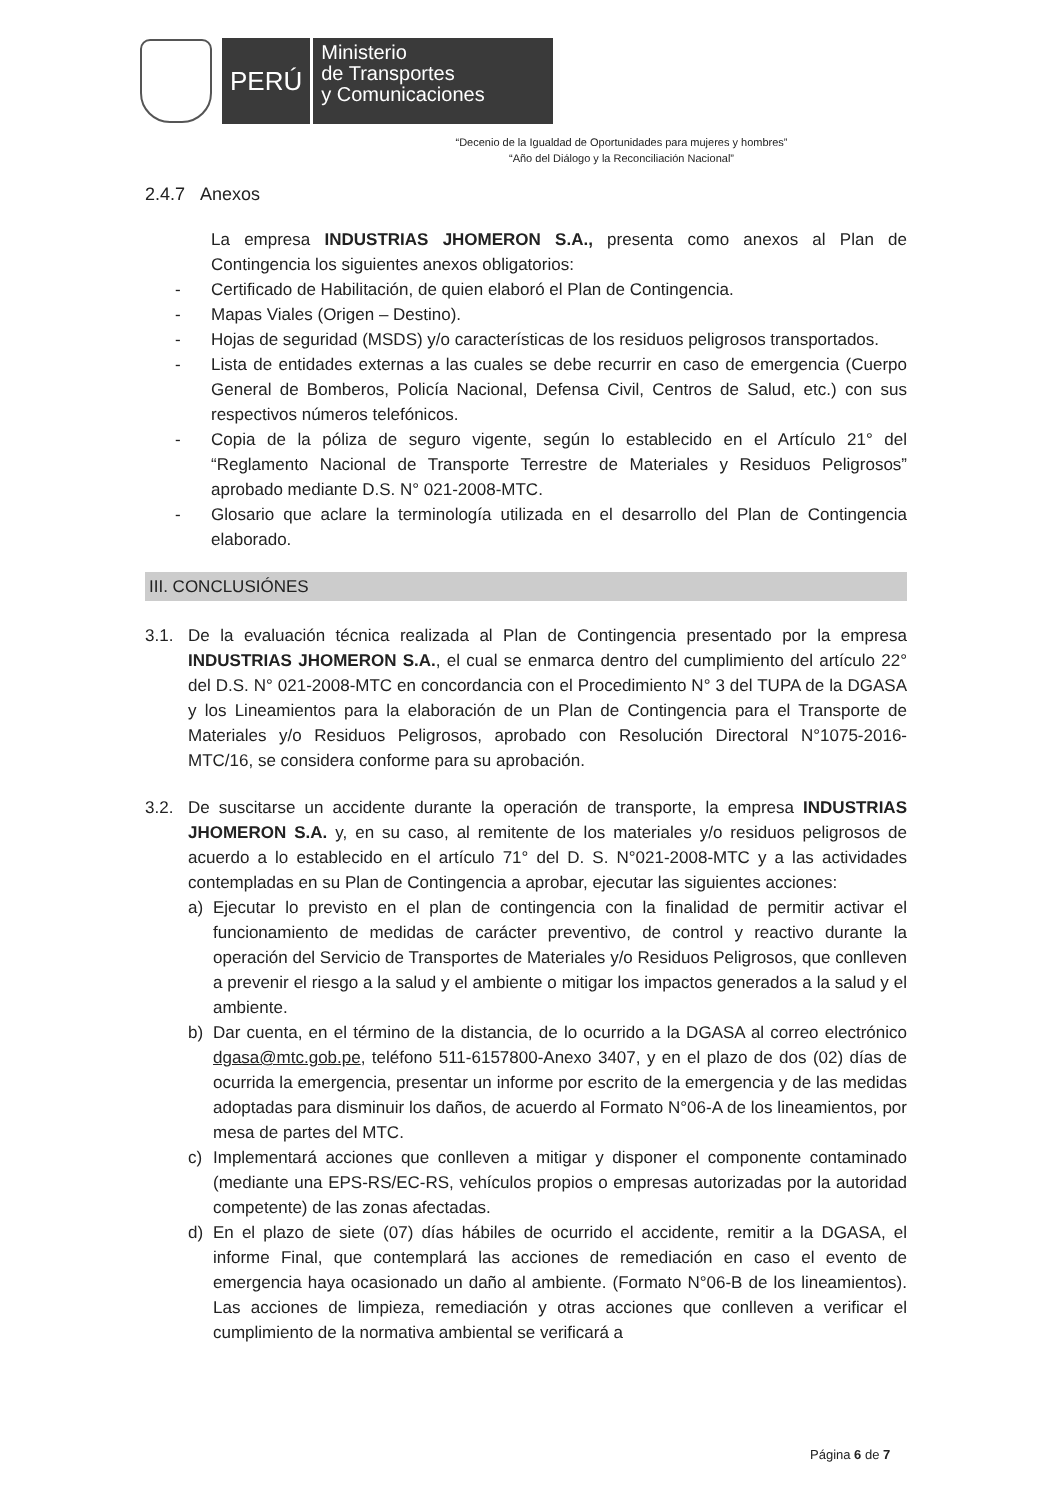PERÚ
Ministerio
de Transportes
y Comunicaciones
“Decenio de la Igualdad de Oportunidades para mujeres y hombres”
“Año del Diálogo y la Reconciliación Nacional”
2.4.7 Anexos
La empresa INDUSTRIAS JHOMERON S.A., presenta como anexos al Plan de Contingencia los siguientes anexos obligatorios:
- Certificado de Habilitación, de quien elaboró el Plan de Contingencia.
- Mapas Viales (Origen – Destino).
- Hojas de seguridad (MSDS) y/o características de los residuos peligrosos transportados.
- Lista de entidades externas a las cuales se debe recurrir en caso de emergencia (Cuerpo General de Bomberos, Policía Nacional, Defensa Civil, Centros de Salud, etc.) con sus respectivos números telefónicos.
- Copia de la póliza de seguro vigente, según lo establecido en el Artículo 21° del “Reglamento Nacional de Transporte Terrestre de Materiales y Residuos Peligrosos” aprobado mediante D.S. N° 021-2008-MTC.
- Glosario que aclare la terminología utilizada en el desarrollo del Plan de Contingencia elaborado.
III. CONCLUSIÓNES
3.1. De la evaluación técnica realizada al Plan de Contingencia presentado por la empresa INDUSTRIAS JHOMERON S.A., el cual se enmarca dentro del cumplimiento del artículo 22° del D.S. N° 021-2008-MTC en concordancia con el Procedimiento N° 3 del TUPA de la DGASA y los Lineamientos para la elaboración de un Plan de Contingencia para el Transporte de Materiales y/o Residuos Peligrosos, aprobado con Resolución Directoral N°1075-2016-MTC/16, se considera conforme para su aprobación.
3.2. De suscitarse un accidente durante la operación de transporte, la empresa INDUSTRIAS JHOMERON S.A. y, en su caso, al remitente de los materiales y/o residuos peligrosos de acuerdo a lo establecido en el artículo 71° del D. S. N°021-2008-MTC y a las actividades contempladas en su Plan de Contingencia a aprobar, ejecutar las siguientes acciones:
a) Ejecutar lo previsto en el plan de contingencia con la finalidad de permitir activar el funcionamiento de medidas de carácter preventivo, de control y reactivo durante la operación del Servicio de Transportes de Materiales y/o Residuos Peligrosos, que conlleven a prevenir el riesgo a la salud y el ambiente o mitigar los impactos generados a la salud y el ambiente.
b) Dar cuenta, en el término de la distancia, de lo ocurrido a la DGASA al correo electrónico dgasa@mtc.gob.pe, teléfono 511-6157800-Anexo 3407, y en el plazo de dos (02) días de ocurrida la emergencia, presentar un informe por escrito de la emergencia y de las medidas adoptadas para disminuir los daños, de acuerdo al Formato N°06-A de los lineamientos, por mesa de partes del MTC.
c) Implementará acciones que conlleven a mitigar y disponer el componente contaminado (mediante una EPS-RS/EC-RS, vehículos propios o empresas autorizadas por la autoridad competente) de las zonas afectadas.
d) En el plazo de siete (07) días hábiles de ocurrido el accidente, remitir a la DGASA, el informe Final, que contemplará las acciones de remediación en caso el evento de emergencia haya ocasionado un daño al ambiente. (Formato N°06-B de los lineamientos). Las acciones de limpieza, remediación y otras acciones que conlleven a verificar el cumplimiento de la normativa ambiental se verificará a
Página 6 de 7